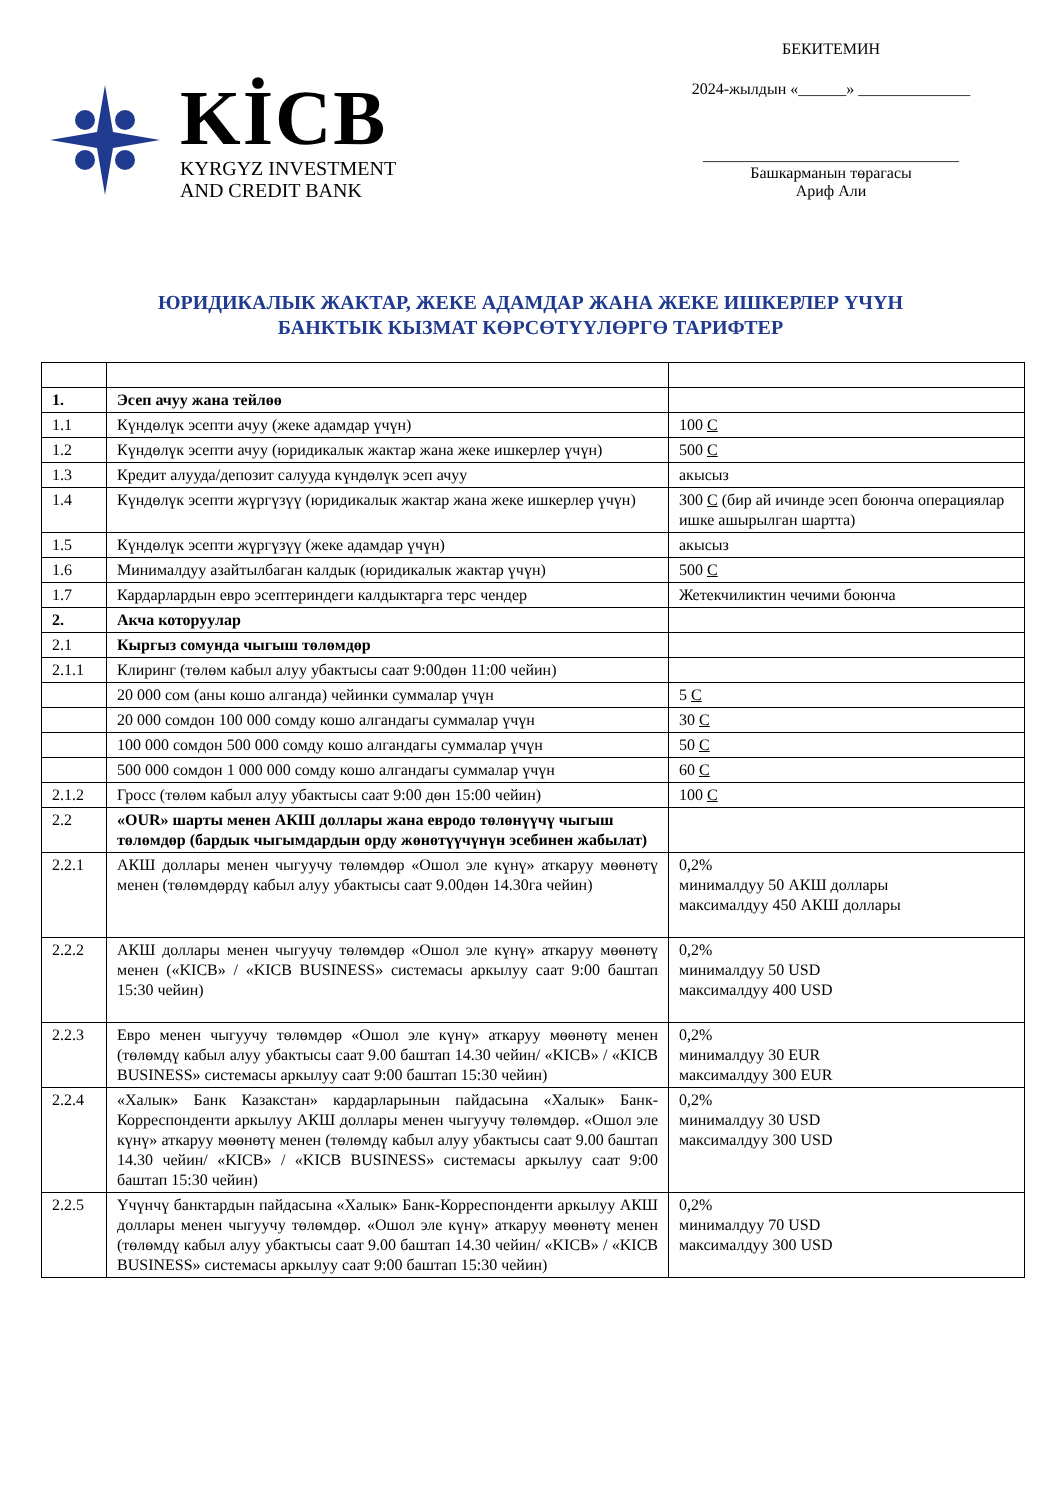KİCB
KYRGYZ INVESTMENT
AND CREDIT BANK
БЕКИТЕМИН
2024-жылдын «______» ______________
________________________________
Башкарманын төрагасы
Ариф Али
ЮРИДИКАЛЫК ЖАКТАР, ЖЕКЕ АДАМДАР ЖАНА ЖЕКЕ ИШКЕРЛЕР ҮЧҮН
БАНКТЫК КЫЗМАТ КӨРСӨТҮҮЛӨРГӨ ТАРИФТЕР
| 1. | Эсеп ачуу жана тейлөө | |
| 1.1 | Күндөлүк эсепти ачуу (жеке адамдар үчүн) | 100 С |
| 1.2 | Күндөлүк эсепти ачуу (юридикалык жактар жана жеке ишкерлер үчүн) | 500 С |
| 1.3 | Кредит алууда/депозит салууда күндөлүк эсеп ачуу | акысыз |
| 1.4 | Күндөлүк эсепти жүргүзүү (юридикалык жактар жана жеке ишкерлер үчүн) | 300 С (бир ай ичинде эсеп боюнча операциялар ишке ашырылган шартта) |
| 1.5 | Күндөлүк эсепти жүргүзүү (жеке адамдар үчүн) | акысыз |
| 1.6 | Минималдуу азайтылбаган калдык (юридикалык жактар үчүн) | 500 С |
| 1.7 | Кардарлардын евро эсептериндеги калдыктарга терс чендер | Жетекчиликтин чечими боюнча |
| 2. | Акча которуулар | |
| 2.1 | Кыргыз сомунда чыгыш төлөмдөр | |
| 2.1.1 | Клиринг (төлөм кабыл алуу убактысы саат 9:00дөн 11:00 чейин) | |
| | 20 000 сом (аны кошо алганда) чейинки суммалар үчүн | 5 С |
| | 20 000 сомдон 100 000 сомду кошо алгандагы суммалар үчүн | 30 С |
| | 100 000 сомдон 500 000 сомду кошо алгандагы суммалар үчүн | 50 С |
| | 500 000 сомдон 1 000 000 сомду кошо алгандагы суммалар үчүн | 60 С |
| 2.1.2 | Гросс (төлөм кабыл алуу убактысы саат 9:00 дөн 15:00 чейин) | 100 С |
| 2.2 | «OUR» шарты менен АКШ доллары жана евродо төлөнүүчү чыгыш төлөмдөр (бардык чыгымдардын орду жөнөтүүчүнүн эсебинен жабылат) | |
| 2.2.1 | АКШ доллары менен чыгуучу төлөмдөр «Ошол эле күнү» аткаруу мөөнөтү менен (төлөмдөрдү кабыл алуу убактысы саат 9.00дөн 14.30га чейин) | 0,2% минималдуу 50 АКШ доллары максималдуу 450 АКШ доллары |
| 2.2.2 | АКШ доллары менен чыгуучу төлөмдөр «Ошол эле күнү» аткаруу мөөнөтү менен («KICB» / «KICB BUSINESS» системасы аркылуу саат 9:00 баштап 15:30 чейин) | 0,2% минималдуу 50 USD максималдуу 400 USD |
| 2.2.3 | Евро менен чыгуучу төлөмдөр «Ошол эле күнү» аткаруу мөөнөтү менен (төлөмдү кабыл алуу убактысы саат 9.00 баштап 14.30 чейин/ «KICB» / «KICB BUSINESS» системасы аркылуу саат 9:00 баштап 15:30 чейин) | 0,2% минималдуу 30 EUR максималдуу 300 EUR |
| 2.2.4 | «Халык» Банк Казакстан» кардарларынын пайдасына «Халык» Банк-Корреспонденти аркылуу АКШ доллары менен чыгуучу төлөмдөр. «Ошол эле күнү» аткаруу мөөнөтү менен (төлөмдү кабыл алуу убактысы саат 9.00 баштап 14.30 чейин/ «KICB» / «KICB BUSINESS» системасы аркылуу саат 9:00 баштап 15:30 чейин) | 0,2% минималдуу 30 USD максималдуу 300 USD |
| 2.2.5 | Үчүнчү банктардын пайдасына «Халык» Банк-Корреспонденти аркылуу АКШ доллары менен чыгуучу төлөмдөр. «Ошол эле күнү» аткаруу мөөнөтү менен (төлөмдү кабыл алуу убактысы саат 9.00 баштап 14.30 чейин/ «KICB» / «KICB BUSINESS» системасы аркылуу саат 9:00 баштап 15:30 чейин) | 0,2% минималдуу 70 USD максималдуу 300 USD |